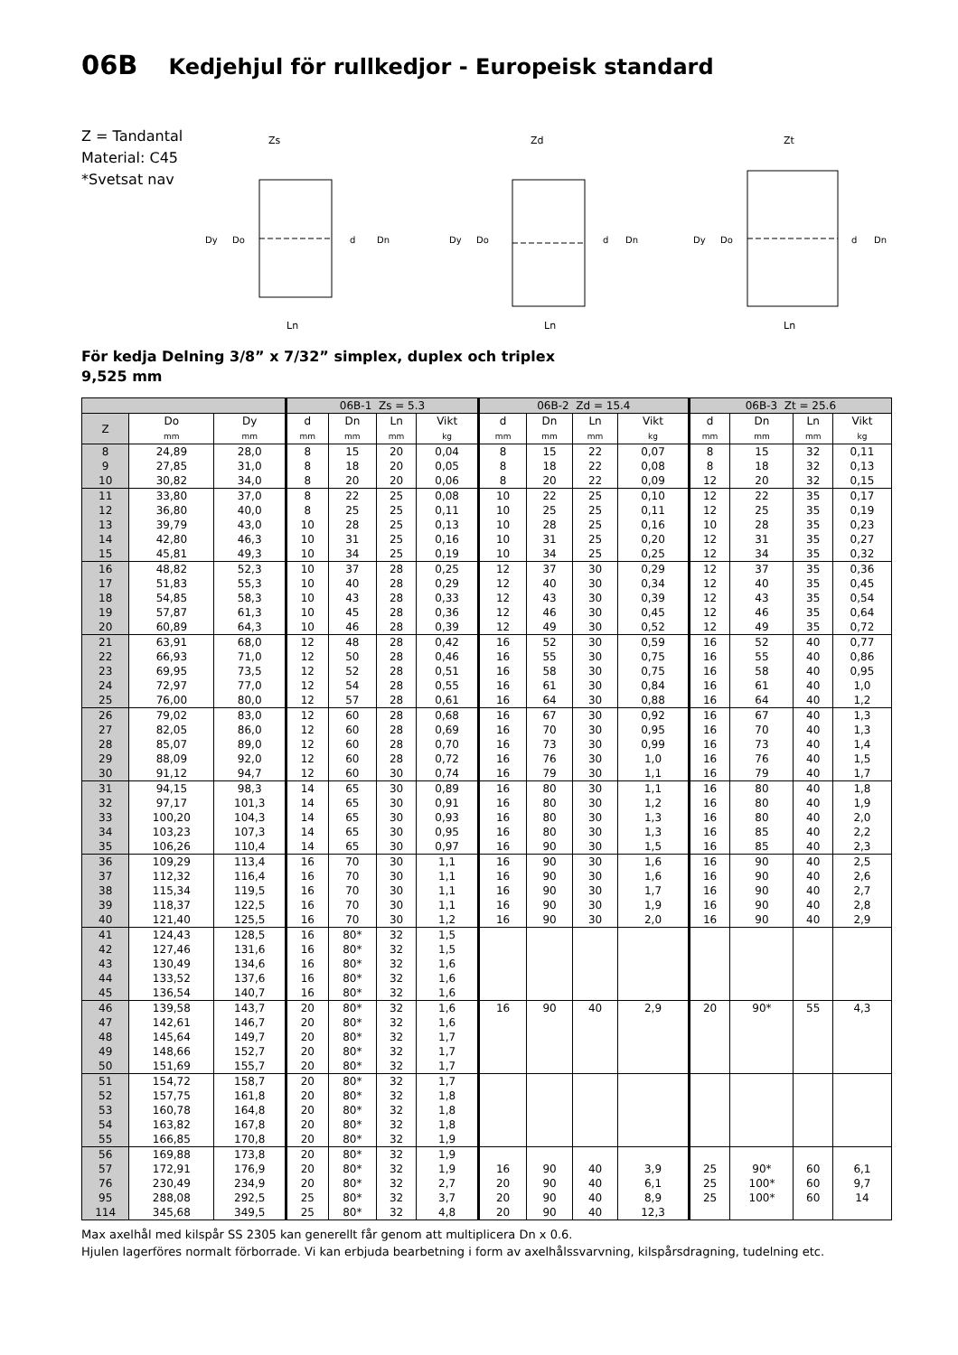06B Kedjehjul för rullkedjor - Europeisk standard
Z = Tandantal
Material: C45
*Svetsat nav
Zs
Dy
Do
d
Dn
Ln
Zd
Dy
Do
d
Dn
Ln
Zt
Dy
Do
d
Dn
Ln
För kedja Delning 3/8” x 7/32” simplex, duplex och triplex
9,525 mm
| | | | 06B-1 Zs = 5.3 | | | | 06B-2 Zd = 15.4 | | | | 06B-3 Zt = 25.6 | | | |
| --- | --- | --- | --- | --- | --- | --- | --- | --- | --- | --- | --- | --- | --- | --- |
| Z | Do mm | Dy mm | d mm | Dn mm | Ln mm | Vikt kg | d mm | Dn mm | Ln mm | Vikt kg | d mm | Dn mm | Ln mm | Vikt kg |
| 8 | 24,89 | 28,0 | 8 | 15 | 20 | 0,04 | 8 | 15 | 22 | 0,07 | 8 | 15 | 32 | 0,11 |
| 9 | 27,85 | 31,0 | 8 | 18 | 20 | 0,05 | 8 | 18 | 22 | 0,08 | 8 | 18 | 32 | 0,13 |
| 10 | 30,82 | 34,0 | 8 | 20 | 20 | 0,06 | 8 | 20 | 22 | 0,09 | 12 | 20 | 32 | 0,15 |
| 11 | 33,80 | 37,0 | 8 | 22 | 25 | 0,08 | 10 | 22 | 25 | 0,10 | 12 | 22 | 35 | 0,17 |
| 12 | 36,80 | 40,0 | 8 | 25 | 25 | 0,11 | 10 | 25 | 25 | 0,11 | 12 | 25 | 35 | 0,19 |
| 13 | 39,79 | 43,0 | 10 | 28 | 25 | 0,13 | 10 | 28 | 25 | 0,16 | 10 | 28 | 35 | 0,23 |
| 14 | 42,80 | 46,3 | 10 | 31 | 25 | 0,16 | 10 | 31 | 25 | 0,20 | 12 | 31 | 35 | 0,27 |
| 15 | 45,81 | 49,3 | 10 | 34 | 25 | 0,19 | 10 | 34 | 25 | 0,25 | 12 | 34 | 35 | 0,32 |
| 16 | 48,82 | 52,3 | 10 | 37 | 28 | 0,25 | 12 | 37 | 30 | 0,29 | 12 | 37 | 35 | 0,36 |
| 17 | 51,83 | 55,3 | 10 | 40 | 28 | 0,29 | 12 | 40 | 30 | 0,34 | 12 | 40 | 35 | 0,45 |
| 18 | 54,85 | 58,3 | 10 | 43 | 28 | 0,33 | 12 | 43 | 30 | 0,39 | 12 | 43 | 35 | 0,54 |
| 19 | 57,87 | 61,3 | 10 | 45 | 28 | 0,36 | 12 | 46 | 30 | 0,45 | 12 | 46 | 35 | 0,64 |
| 20 | 60,89 | 64,3 | 10 | 46 | 28 | 0,39 | 12 | 49 | 30 | 0,52 | 12 | 49 | 35 | 0,72 |
| 21 | 63,91 | 68,0 | 12 | 48 | 28 | 0,42 | 16 | 52 | 30 | 0,59 | 16 | 52 | 40 | 0,77 |
| 22 | 66,93 | 71,0 | 12 | 50 | 28 | 0,46 | 16 | 55 | 30 | 0,75 | 16 | 55 | 40 | 0,86 |
| 23 | 69,95 | 73,5 | 12 | 52 | 28 | 0,51 | 16 | 58 | 30 | 0,75 | 16 | 58 | 40 | 0,95 |
| 24 | 72,97 | 77,0 | 12 | 54 | 28 | 0,55 | 16 | 61 | 30 | 0,84 | 16 | 61 | 40 | 1,0 |
| 25 | 76,00 | 80,0 | 12 | 57 | 28 | 0,61 | 16 | 64 | 30 | 0,88 | 16 | 64 | 40 | 1,2 |
| 26 | 79,02 | 83,0 | 12 | 60 | 28 | 0,68 | 16 | 67 | 30 | 0,92 | 16 | 67 | 40 | 1,3 |
| 27 | 82,05 | 86,0 | 12 | 60 | 28 | 0,69 | 16 | 70 | 30 | 0,95 | 16 | 70 | 40 | 1,3 |
| 28 | 85,07 | 89,0 | 12 | 60 | 28 | 0,70 | 16 | 73 | 30 | 0,99 | 16 | 73 | 40 | 1,4 |
| 29 | 88,09 | 92,0 | 12 | 60 | 28 | 0,72 | 16 | 76 | 30 | 1,0 | 16 | 76 | 40 | 1,5 |
| 30 | 91,12 | 94,7 | 12 | 60 | 30 | 0,74 | 16 | 79 | 30 | 1,1 | 16 | 79 | 40 | 1,7 |
| 31 | 94,15 | 98,3 | 14 | 65 | 30 | 0,89 | 16 | 80 | 30 | 1,1 | 16 | 80 | 40 | 1,8 |
| 32 | 97,17 | 101,3 | 14 | 65 | 30 | 0,91 | 16 | 80 | 30 | 1,2 | 16 | 80 | 40 | 1,9 |
| 33 | 100,20 | 104,3 | 14 | 65 | 30 | 0,93 | 16 | 80 | 30 | 1,3 | 16 | 80 | 40 | 2,0 |
| 34 | 103,23 | 107,3 | 14 | 65 | 30 | 0,95 | 16 | 80 | 30 | 1,3 | 16 | 85 | 40 | 2,2 |
| 35 | 106,26 | 110,4 | 14 | 65 | 30 | 0,97 | 16 | 90 | 30 | 1,5 | 16 | 85 | 40 | 2,3 |
| 36 | 109,29 | 113,4 | 16 | 70 | 30 | 1,1 | 16 | 90 | 30 | 1,6 | 16 | 90 | 40 | 2,5 |
| 37 | 112,32 | 116,4 | 16 | 70 | 30 | 1,1 | 16 | 90 | 30 | 1,6 | 16 | 90 | 40 | 2,6 |
| 38 | 115,34 | 119,5 | 16 | 70 | 30 | 1,1 | 16 | 90 | 30 | 1,7 | 16 | 90 | 40 | 2,7 |
| 39 | 118,37 | 122,5 | 16 | 70 | 30 | 1,1 | 16 | 90 | 30 | 1,9 | 16 | 90 | 40 | 2,8 |
| 40 | 121,40 | 125,5 | 16 | 70 | 30 | 1,2 | 16 | 90 | 30 | 2,0 | 16 | 90 | 40 | 2,9 |
| 41 | 124,43 | 128,5 | 16 | 80* | 32 | 1,5 | | | | | | | | |
| 42 | 127,46 | 131,6 | 16 | 80* | 32 | 1,5 | | | | | | | | |
| 43 | 130,49 | 134,6 | 16 | 80* | 32 | 1,6 | | | | | | | | |
| 44 | 133,52 | 137,6 | 16 | 80* | 32 | 1,6 | | | | | | | | |
| 45 | 136,54 | 140,7 | 16 | 80* | 32 | 1,6 | | | | | | | | |
| 46 | 139,58 | 143,7 | 20 | 80* | 32 | 1,6 | 16 | 90 | 40 | 2,9 | 20 | 90* | 55 | 4,3 |
| 47 | 142,61 | 146,7 | 20 | 80* | 32 | 1,6 | | | | | | | | |
| 48 | 145,64 | 149,7 | 20 | 80* | 32 | 1,7 | | | | | | | | |
| 49 | 148,66 | 152,7 | 20 | 80* | 32 | 1,7 | | | | | | | | |
| 50 | 151,69 | 155,7 | 20 | 80* | 32 | 1,7 | | | | | | | | |
| 51 | 154,72 | 158,7 | 20 | 80* | 32 | 1,7 | | | | | | | | |
| 52 | 157,75 | 161,8 | 20 | 80* | 32 | 1,8 | | | | | | | | |
| 53 | 160,78 | 164,8 | 20 | 80* | 32 | 1,8 | | | | | | | | |
| 54 | 163,82 | 167,8 | 20 | 80* | 32 | 1,8 | | | | | | | | |
| 55 | 166,85 | 170,8 | 20 | 80* | 32 | 1,9 | | | | | | | | |
| 56 | 169,88 | 173,8 | 20 | 80* | 32 | 1,9 | | | | | | | | |
| 57 | 172,91 | 176,9 | 20 | 80* | 32 | 1,9 | 16 | 90 | 40 | 3,9 | 25 | 90* | 60 | 6,1 |
| 76 | 230,49 | 234,9 | 20 | 80* | 32 | 2,7 | 20 | 90 | 40 | 6,1 | 25 | 100* | 60 | 9,7 |
| 95 | 288,08 | 292,5 | 25 | 80* | 32 | 3,7 | 20 | 90 | 40 | 8,9 | 25 | 100* | 60 | 14 |
| 114 | 345,68 | 349,5 | 25 | 80* | 32 | 4,8 | 20 | 90 | 40 | 12,3 | | | | |
Max axelhål med kilspår SS 2305 kan generellt får genom att multiplicera Dn x 0.6.
Hjulen lagerföres normalt förborrade. Vi kan erbjuda bearbetning i form av axelhålssvarvning, kilspårsdragning, tudelning etc.